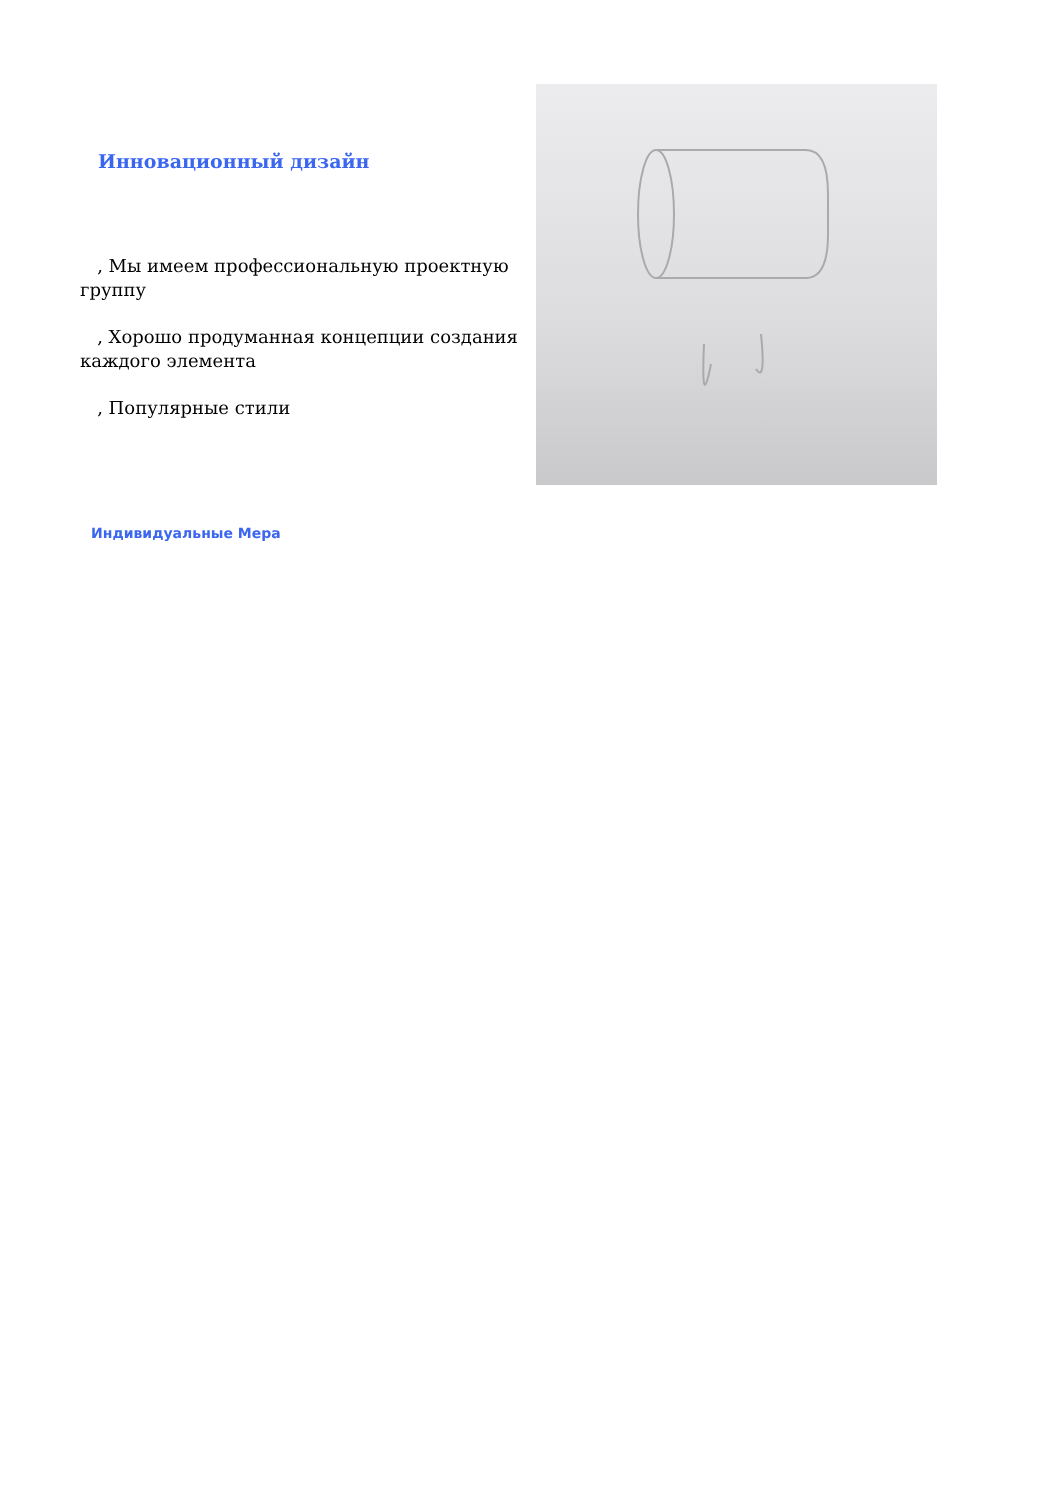Инновационный дизайн
, Мы имеем профессиональную проектную группу
, Хорошо продуманная концепции создания каждого элемента
, Популярные стили
Индивидуальные Мера